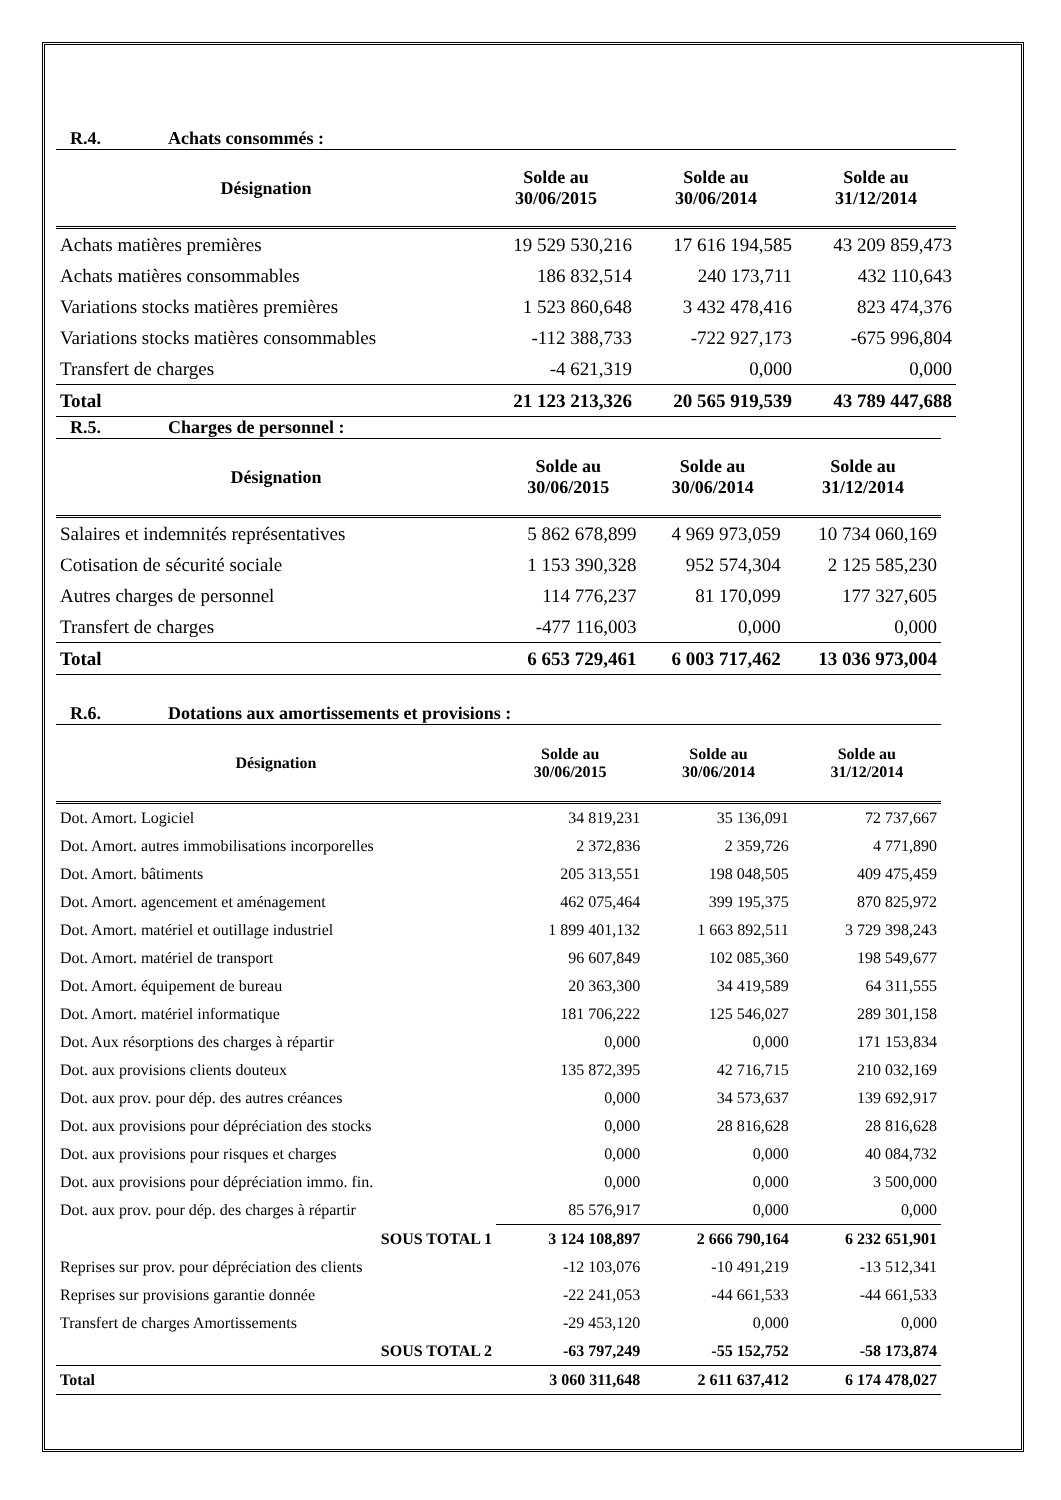R.4. Achats consommés :
| Désignation | Solde au 30/06/2015 | Solde au 30/06/2014 | Solde au 31/12/2014 |
| --- | --- | --- | --- |
| Achats matières premières | 19 529 530,216 | 17 616 194,585 | 43 209 859,473 |
| Achats matières consommables | 186 832,514 | 240 173,711 | 432 110,643 |
| Variations stocks matières premières | 1 523 860,648 | 3 432 478,416 | 823 474,376 |
| Variations stocks matières consommables | -112 388,733 | -722 927,173 | -675 996,804 |
| Transfert de charges | -4 621,319 | 0,000 | 0,000 |
| Total | 21 123 213,326 | 20 565 919,539 | 43 789 447,688 |
R.5. Charges de personnel :
| Désignation | Solde au 30/06/2015 | Solde au 30/06/2014 | Solde au 31/12/2014 |
| --- | --- | --- | --- |
| Salaires et indemnités représentatives | 5 862 678,899 | 4 969 973,059 | 10 734 060,169 |
| Cotisation de sécurité sociale | 1 153 390,328 | 952 574,304 | 2 125 585,230 |
| Autres charges de personnel | 114 776,237 | 81 170,099 | 177 327,605 |
| Transfert de charges | -477 116,003 | 0,000 | 0,000 |
| Total | 6 653 729,461 | 6 003 717,462 | 13 036 973,004 |
R.6. Dotations aux amortissements et provisions :
| Désignation | Solde au 30/06/2015 | Solde au 30/06/2014 | Solde au 31/12/2014 |
| --- | --- | --- | --- |
| Dot. Amort. Logiciel | 34 819,231 | 35 136,091 | 72 737,667 |
| Dot. Amort. autres immobilisations incorporelles | 2 372,836 | 2 359,726 | 4 771,890 |
| Dot. Amort. bâtiments | 205 313,551 | 198 048,505 | 409 475,459 |
| Dot. Amort. agencement et aménagement | 462 075,464 | 399 195,375 | 870 825,972 |
| Dot. Amort. matériel et outillage industriel | 1 899 401,132 | 1 663 892,511 | 3 729 398,243 |
| Dot. Amort. matériel de transport | 96 607,849 | 102 085,360 | 198 549,677 |
| Dot. Amort. équipement de bureau | 20 363,300 | 34 419,589 | 64 311,555 |
| Dot. Amort. matériel informatique | 181 706,222 | 125 546,027 | 289 301,158 |
| Dot. Aux résorptions des charges à répartir | 0,000 | 0,000 | 171 153,834 |
| Dot. aux provisions clients douteux | 135 872,395 | 42 716,715 | 210 032,169 |
| Dot. aux prov. pour dép. des autres créances | 0,000 | 34 573,637 | 139 692,917 |
| Dot. aux provisions pour dépréciation des stocks | 0,000 | 28 816,628 | 28 816,628 |
| Dot. aux provisions pour risques et charges | 0,000 | 0,000 | 40 084,732 |
| Dot. aux provisions pour dépréciation immo. fin. | 0,000 | 0,000 | 3 500,000 |
| Dot. aux prov. pour dép. des charges à répartir | 85 576,917 | 0,000 | 0,000 |
| SOUS TOTAL 1 | 3 124 108,897 | 2 666 790,164 | 6 232 651,901 |
| Reprises sur prov. pour dépréciation des clients | -12 103,076 | -10 491,219 | -13 512,341 |
| Reprises sur provisions garantie donnée | -22 241,053 | -44 661,533 | -44 661,533 |
| Transfert de charges Amortissements | -29 453,120 | 0,000 | 0,000 |
| SOUS TOTAL 2 | -63 797,249 | -55 152,752 | -58 173,874 |
| Total | 3 060 311,648 | 2 611 637,412 | 6 174 478,027 |